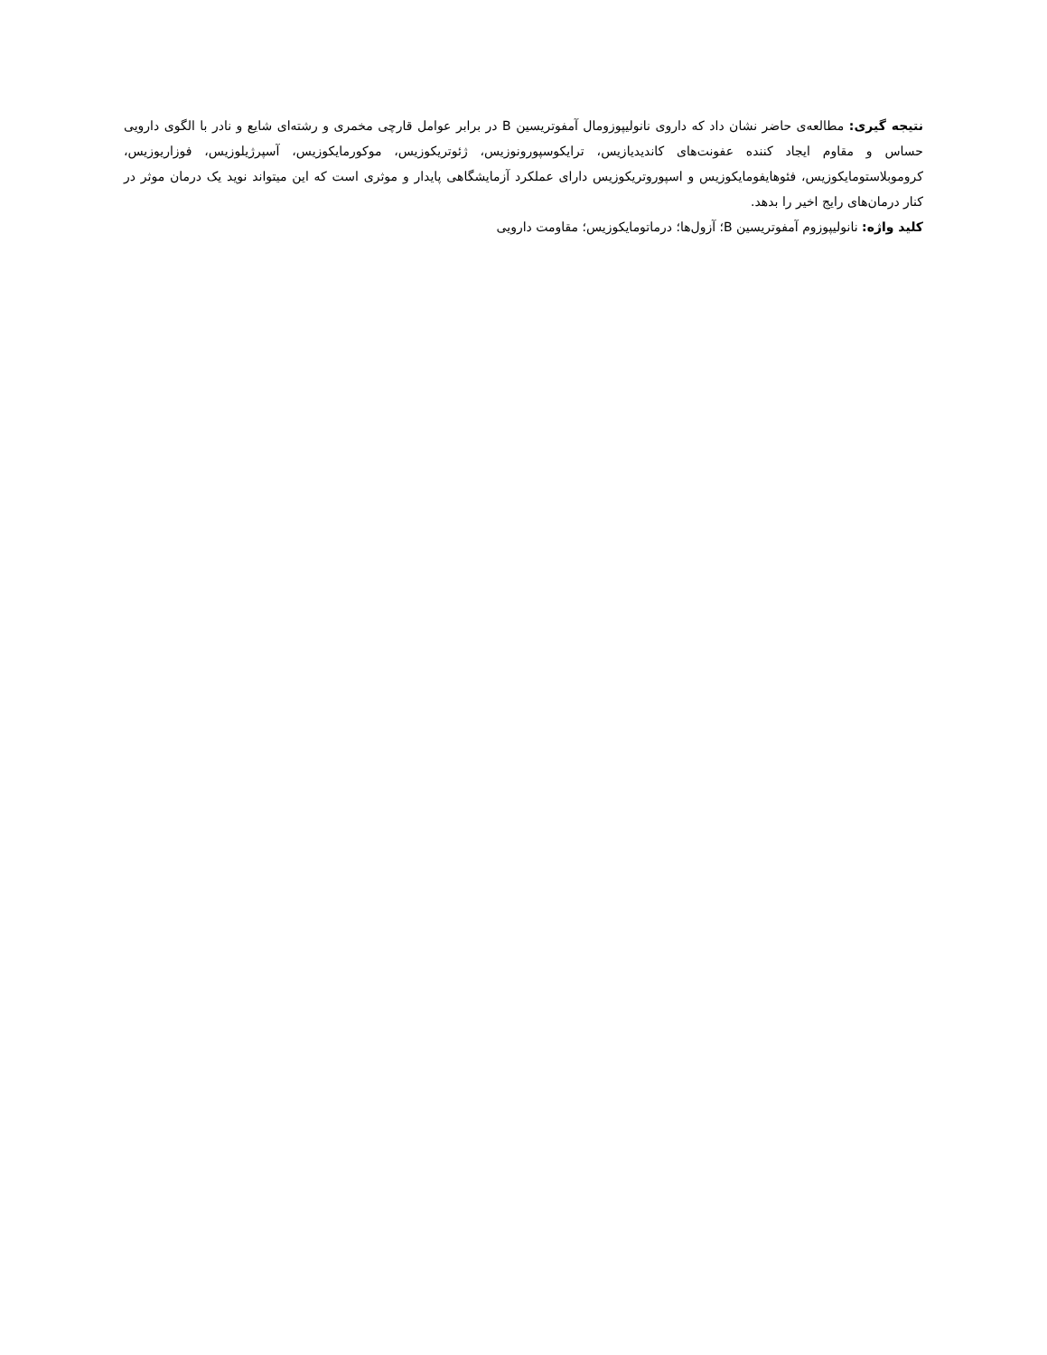نتیجه گیری: مطالعه‌ی حاضر نشان داد که داروی نانولیپوزومال آمفوتریسین B در برابر عوامل قارچی مخمری و رشته‌ای شایع و نادر با الگوی دارویی حساس و مقاوم ایجاد کننده عفونت‌های کاندیدیازیس، ترایکوسپورونوزیس، ژئوتریکوزیس، موکورمایکوزیس، آسپرژیلوزیس، فوزاریوزیس، کروموبلاستومایکوزیس، فئوهایفومایکوزیس و اسپوروتریکوزیس دارای عملکرد آزمایشگاهی پایدار و موثری است که این میتواند نوید یک درمان موثر در کنار درمان‌های رایج اخیر را بدهد.
کلید واژه: نانولیپوزوم آمفوتریسین B؛ آزول‌ها؛ درماتومایکوزیس؛ مقاومت دارویی